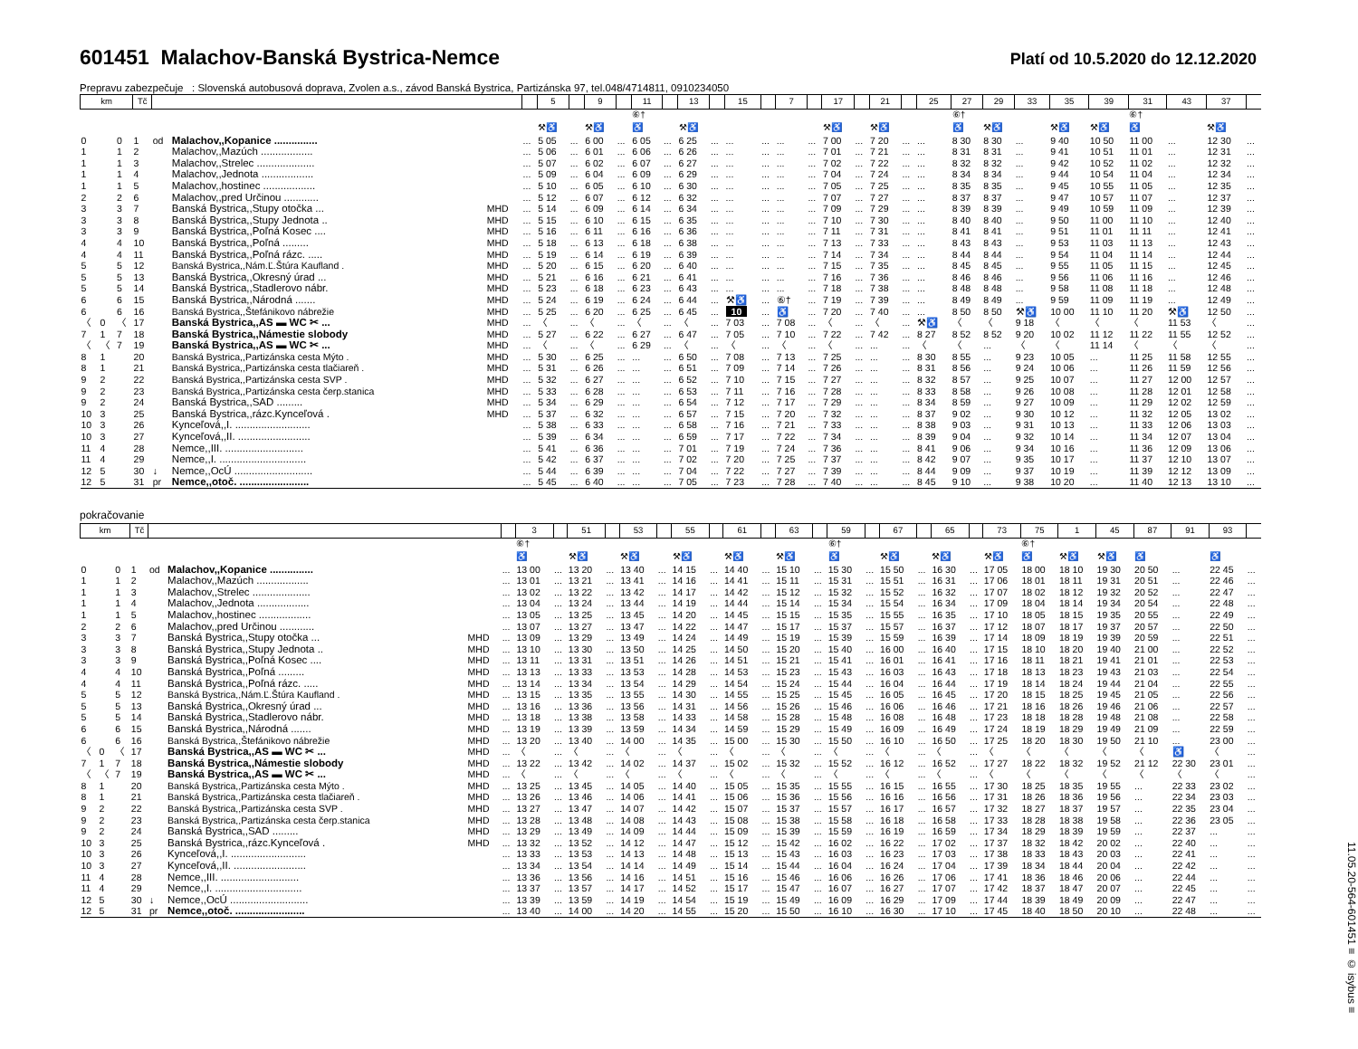601451 Malachov-Banská Bystrica-Nemce
Platí od 10.5.2020 do 12.12.2020
Prepravu zabezpečuje : Slovenská autobusová doprava, Zvolen a.s., závod Banská Bystrica, Partizánska 97, tel.048/4714811, 0910234050
| km | | | Tč | | | | | 5 | | 9 | | 11 | | 13 | | 15 | | 7 | | 17 | | 21 | | 25 | 27 | 29 | 33 | 35 | 39 | 31 | 43 | 37 | |
| --- | --- | --- | --- | --- | --- | --- | --- | --- | --- | --- | --- | --- | --- | --- | --- | --- | --- | --- | --- | --- | --- | --- | --- | --- | --- | --- | --- | --- | --- | --- | --- | --- | --- |
| | | | | | | | | | | | | ⑥† | | | | | | | | | | | | | ⑥† | | | | | ⑥† | | | |
| | | | | | | | | ⚒♿ | | ⚒♿ | | ♿ | | ⚒♿ | | | | | | ⚒♿ | | ⚒♿ | | | ♿ | ⚒♿ | | ⚒♿ | ⚒♿ | ♿ | | ⚒♿ | |
| 0 | | 0 | 1 | od | Malachov,,Kopanice ............... | | ... | 5 05 | ... | 6 00 | ... | 6 05 | ... | 6 25 | ... | ... | ... | ... | ... | 7 00 | ... | 7 20 | ... | ... | 8 30 | 8 30 | ... | 9 40 | 10 50 | 11 00 | ... | 12 30 | ... |
| 1 | | 1 | 2 | | Malachov,,Mazúch .................. | | ... | 5 06 | ... | 6 01 | ... | 6 06 | ... | 6 26 | ... | ... | ... | ... | ... | 7 01 | ... | 7 21 | ... | ... | 8 31 | 8 31 | ... | 9 41 | 10 51 | 11 01 | ... | 12 31 | ... |
| 1 | | 1 | 3 | | Malachov,,Strelec .................... | | ... | 5 07 | ... | 6 02 | ... | 6 07 | ... | 6 27 | ... | ... | ... | ... | ... | 7 02 | ... | 7 22 | ... | ... | 8 32 | 8 32 | ... | 9 42 | 10 52 | 11 02 | ... | 12 32 | ... |
| 1 | | 1 | 4 | | Malachov,,Jednota .................. | | ... | 5 09 | ... | 6 04 | ... | 6 09 | ... | 6 29 | ... | ... | ... | ... | ... | 7 04 | ... | 7 24 | ... | ... | 8 34 | 8 34 | ... | 9 44 | 10 54 | 11 04 | ... | 12 34 | ... |
| 1 | | 1 | 5 | | Malachov,,hostinec .................. | | ... | 5 10 | ... | 6 05 | ... | 6 10 | ... | 6 30 | ... | ... | ... | ... | ... | 7 05 | ... | 7 25 | ... | ... | 8 35 | 8 35 | ... | 9 45 | 10 55 | 11 05 | ... | 12 35 | ... |
| 2 | | 2 | 6 | | Malachov,,pred Určinou ............ | | ... | 5 12 | ... | 6 07 | ... | 6 12 | ... | 6 32 | ... | ... | ... | ... | ... | 7 07 | ... | 7 27 | ... | ... | 8 37 | 8 37 | ... | 9 47 | 10 57 | 11 07 | ... | 12 37 | ... |
| 3 | | 3 | 7 | | Banská Bystrica,,Stupy otočka ... | MHD | ... | 5 14 | ... | 6 09 | ... | 6 14 | ... | 6 34 | ... | ... | ... | ... | ... | 7 09 | ... | 7 29 | ... | ... | 8 39 | 8 39 | ... | 9 49 | 10 59 | 11 09 | ... | 12 39 | ... |
| 3 | | 3 | 8 | | Banská Bystrica,,Stupy Jednota .. | MHD | ... | 5 15 | ... | 6 10 | ... | 6 15 | ... | 6 35 | ... | ... | ... | ... | ... | 7 10 | ... | 7 30 | ... | ... | 8 40 | 8 40 | ... | 9 50 | 11 00 | 11 10 | ... | 12 40 | ... |
| 3 | | 3 | 9 | | Banská Bystrica,,Poľná Kosec .... | MHD | ... | 5 16 | ... | 6 11 | ... | 6 16 | ... | 6 36 | ... | ... | ... | ... | ... | 7 11 | ... | 7 31 | ... | ... | 8 41 | 8 41 | ... | 9 51 | 11 01 | 11 11 | ... | 12 41 | ... |
| 4 | | 4 | 10 | | Banská Bystrica,,Poľná ......... | MHD | ... | 5 18 | ... | 6 13 | ... | 6 18 | ... | 6 38 | ... | ... | ... | ... | ... | 7 13 | ... | 7 33 | ... | ... | 8 43 | 8 43 | ... | 9 53 | 11 03 | 11 13 | ... | 12 43 | ... |
| 4 | | 4 | 11 | | Banská Bystrica,,Poľná rázc. ..... | MHD | ... | 5 19 | ... | 6 14 | ... | 6 19 | ... | 6 39 | ... | ... | ... | ... | ... | 7 14 | ... | 7 34 | ... | ... | 8 44 | 8 44 | ... | 9 54 | 11 04 | 11 14 | ... | 12 44 | ... |
| 5 | | 5 | 12 | | Banská Bystrica,,Nám.Ľ.Štúra Kaufland . | MHD | ... | 5 20 | ... | 6 15 | ... | 6 20 | ... | 6 40 | ... | ... | ... | ... | ... | 7 15 | ... | 7 35 | ... | ... | 8 45 | 8 45 | ... | 9 55 | 11 05 | 11 15 | ... | 12 45 | ... |
| 5 | | 5 | 13 | | Banská Bystrica,,Okresný úrad ... | MHD | ... | 5 21 | ... | 6 16 | ... | 6 21 | ... | 6 41 | ... | ... | ... | ... | ... | 7 16 | ... | 7 36 | ... | ... | 8 46 | 8 46 | ... | 9 56 | 11 06 | 11 16 | ... | 12 46 | ... |
| 5 | | 5 | 14 | | Banská Bystrica,,Stadlerovo nábr. | MHD | ... | 5 23 | ... | 6 18 | ... | 6 23 | ... | 6 43 | ... | ... | ... | ... | ... | 7 18 | ... | 7 38 | ... | ... | 8 48 | 8 48 | ... | 9 58 | 11 08 | 11 18 | ... | 12 48 | ... |
| 6 | | 6 | 15 | | Banská Bystrica,,Národná ....... | MHD | ... | 5 24 | ... | 6 19 | ... | 6 24 | ... | 6 44 | ... | ⚒♿ | ... | ⑥† | ... | 7 19 | ... | 7 39 | ... | ... | 8 49 | 8 49 | ... | 9 59 | 11 09 | 11 19 | ... | 12 49 | ... |
| 6 | | 6 | 16 | | Banská Bystrica,,Štefánikovo nábrežie | MHD | ... | 5 25 | ... | 6 20 | ... | 6 25 | ... | 6 45 | ... | 10 | ... | ♿ | ... | 7 20 | ... | 7 40 | ... | ... | 8 50 | 8 50 | ⚒♿ | 10 00 | 11 10 | 11 20 | ⚒♿ | 12 50 | ... |
| 〈 | 0 | 〈 | 17 | | Banská Bystrica,,AS ▬ WC ✂ ... | MHD | ... | 〈 | ... | 〈 | ... | 〈 | ... | 〈 | ... | 7 03 | ... | 7 08 | ... | 〈 | ... | 〈 | ... | ⚒♿ | 〈 | 〈 | 9 18 | 〈 | 〈 | 〈 | 11 53 | 〈 | ... |
| 7 | 1 | 7 | 18 | | Banská Bystrica,,Námestie slobody | MHD | ... | 5 27 | ... | 6 22 | ... | 6 27 | ... | 6 47 | ... | 7 05 | ... | 7 10 | ... | 7 22 | ... | 7 42 | ... | 8 27 | 8 52 | 8 52 | 9 20 | 10 02 | 11 12 | 11 22 | 11 55 | 12 52 | ... |
| 〈 | 〈 | 7 | 19 | | Banská Bystrica,,AS ▬ WC ✂ ... | MHD | ... | 〈 | ... | 〈 | ... | 6 29 | ... | 〈 | ... | 〈 | ... | 〈 | ... | 〈 | ... | ... | ... | 〈 | 〈 | ... | 〈 | 〈 | 11 14 | 〈 | 〈 | 〈 | ... |
| 8 | 1 | | 20 | | Banská Bystrica,,Partizánska cesta Mýto . | MHD | ... | 5 30 | ... | 6 25 | ... | ... | ... | 6 50 | ... | 7 08 | ... | 7 13 | ... | 7 25 | ... | ... | ... | 8 30 | 8 55 | ... | 9 23 | 10 05 | ... | 11 25 | 11 58 | 12 55 | ... |
| 8 | 1 | | 21 | | Banská Bystrica,,Partizánska cesta tlačiareň . | MHD | ... | 5 31 | ... | 6 26 | ... | ... | ... | 6 51 | ... | 7 09 | ... | 7 14 | ... | 7 26 | ... | ... | ... | 8 31 | 8 56 | ... | 9 24 | 10 06 | ... | 11 26 | 11 59 | 12 56 | ... |
| 9 | 2 | | 22 | | Banská Bystrica,,Partizánska cesta SVP . | MHD | ... | 5 32 | ... | 6 27 | ... | ... | ... | 6 52 | ... | 7 10 | ... | 7 15 | ... | 7 27 | ... | ... | ... | 8 32 | 8 57 | ... | 9 25 | 10 07 | ... | 11 27 | 12 00 | 12 57 | ... |
| 9 | 2 | | 23 | | Banská Bystrica,,Partizánska cesta čerp.stanica | MHD | ... | 5 33 | ... | 6 28 | ... | ... | ... | 6 53 | ... | 7 11 | ... | 7 16 | ... | 7 28 | ... | ... | ... | 8 33 | 8 58 | ... | 9 26 | 10 08 | ... | 11 28 | 12 01 | 12 58 | ... |
| 9 | 2 | | 24 | | Banská Bystrica,,SAD ......... | MHD | ... | 5 34 | ... | 6 29 | ... | ... | ... | 6 54 | ... | 7 12 | ... | 7 17 | ... | 7 29 | ... | ... | ... | 8 34 | 8 59 | ... | 9 27 | 10 09 | ... | 11 29 | 12 02 | 12 59 | ... |
| 10 | 3 | | 25 | | Banská Bystrica,,rázc.Kynceľová . | MHD | ... | 5 37 | ... | 6 32 | ... | ... | ... | 6 57 | ... | 7 15 | ... | 7 20 | ... | 7 32 | ... | ... | ... | 8 37 | 9 02 | ... | 9 30 | 10 12 | ... | 11 32 | 12 05 | 13 02 | ... |
| 10 | 3 | | 26 | | Kynceľová,,I. .......................... | | ... | 5 38 | ... | 6 33 | ... | ... | ... | 6 58 | ... | 7 16 | ... | 7 21 | ... | 7 33 | ... | ... | ... | 8 38 | 9 03 | ... | 9 31 | 10 13 | ... | 11 33 | 12 06 | 13 03 | ... |
| 10 | 3 | | 27 | | Kynceľová,,II. ......................... | | ... | 5 39 | ... | 6 34 | ... | ... | ... | 6 59 | ... | 7 17 | ... | 7 22 | ... | 7 34 | ... | ... | ... | 8 39 | 9 04 | ... | 9 32 | 10 14 | ... | 11 34 | 12 07 | 13 04 | ... |
| 11 | 4 | | 28 | | Nemce,,III. ........................... | | ... | 5 41 | ... | 6 36 | ... | ... | ... | 7 01 | ... | 7 19 | ... | 7 24 | ... | 7 36 | ... | ... | ... | 8 41 | 9 06 | ... | 9 34 | 10 16 | ... | 11 36 | 12 09 | 13 06 | ... |
| 11 | 4 | | 29 | | Nemce,,I. .............................. | | ... | 5 42 | ... | 6 37 | ... | ... | ... | 7 02 | ... | 7 20 | ... | 7 25 | ... | 7 37 | ... | ... | ... | 8 42 | 9 07 | ... | 9 35 | 10 17 | ... | 11 37 | 12 10 | 13 07 | ... |
| 12 | 5 | | 30 | ↓ | Nemce,,OcÚ ........................... | | ... | 5 44 | ... | 6 39 | ... | ... | ... | 7 04 | ... | 7 22 | ... | 7 27 | ... | 7 39 | ... | ... | ... | 8 44 | 9 09 | ... | 9 37 | 10 19 | ... | 11 39 | 12 12 | 13 09 | ... |
| 12 | 5 | | 31 | pr | Nemce,,otoč. ........................ | | ... | 5 45 | ... | 6 40 | ... | ... | ... | 7 05 | ... | 7 23 | ... | 7 28 | ... | 7 40 | ... | ... | ... | 8 45 | 9 10 | ... | 9 38 | 10 20 | ... | 11 40 | 12 13 | 13 10 | ... |
pokračovanie
| km | | | Tč | | | | | 3 | | 51 | | 53 | | 55 | | 61 | | 63 | | 59 | | 67 | | 65 | | 73 | 75 | 1 | 45 | 87 | 91 | 93 | |
| --- | --- | --- | --- | --- | --- | --- | --- | --- | --- | --- | --- | --- | --- | --- | --- | --- | --- | --- | --- | --- | --- | --- | --- | --- | --- | --- | --- | --- | --- | --- | --- | --- | --- |
| | | | | | | | | ⑥† | | | | | | | | | | | | ⑥† | | | | | | | ⑥† | | | | | | |
| | | | | | | | | ♿ | | ⚒♿ | | ⚒♿ | | ⚒♿ | | ⚒♿ | | ⚒♿ | | ♿ | | ⚒♿ | | ⚒♿ | | ⚒♿ | ♿ | ⚒♿ | ⚒♿ | ♿ | | ♿ | |
| 0 | | 0 | 1 | od | Malachov,,Kopanice ............... | | ... | 13 00 | ... | 13 20 | ... | 13 40 | ... | 14 15 | ... | 14 40 | ... | 15 10 | ... | 15 30 | ... | 15 50 | ... | 16 30 | ... | 17 05 | 18 00 | 18 10 | 19 30 | 20 50 | ... | 22 45 | ... |
| 1 | | 1 | 2 | | Malachov,,Mazúch .................. | | ... | 13 01 | ... | 13 21 | ... | 13 41 | ... | 14 16 | ... | 14 41 | ... | 15 11 | ... | 15 31 | ... | 15 51 | ... | 16 31 | ... | 17 06 | 18 01 | 18 11 | 19 31 | 20 51 | ... | 22 46 | ... |
| 1 | | 1 | 3 | | Malachov,,Strelec .................... | | ... | 13 02 | ... | 13 22 | ... | 13 42 | ... | 14 17 | ... | 14 42 | ... | 15 12 | ... | 15 32 | ... | 15 52 | ... | 16 32 | ... | 17 07 | 18 02 | 18 12 | 19 32 | 20 52 | ... | 22 47 | ... |
| 1 | | 1 | 4 | | Malachov,,Jednota .................. | | ... | 13 04 | ... | 13 24 | ... | 13 44 | ... | 14 19 | ... | 14 44 | ... | 15 14 | ... | 15 34 | ... | 15 54 | ... | 16 34 | ... | 17 09 | 18 04 | 18 14 | 19 34 | 20 54 | ... | 22 48 | ... |
| 1 | | 1 | 5 | | Malachov,,hostinec .................. | | ... | 13 05 | ... | 13 25 | ... | 13 45 | ... | 14 20 | ... | 14 45 | ... | 15 15 | ... | 15 35 | ... | 15 55 | ... | 16 35 | ... | 17 10 | 18 05 | 18 15 | 19 35 | 20 55 | ... | 22 49 | ... |
| 2 | | 2 | 6 | | Malachov,,pred Určinou ............ | | ... | 13 07 | ... | 13 27 | ... | 13 47 | ... | 14 22 | ... | 14 47 | ... | 15 17 | ... | 15 37 | ... | 15 57 | ... | 16 37 | ... | 17 12 | 18 07 | 18 17 | 19 37 | 20 57 | ... | 22 50 | ... |
| 3 | | 3 | 7 | | Banská Bystrica,,Stupy otočka ... | MHD | ... | 13 09 | ... | 13 29 | ... | 13 49 | ... | 14 24 | ... | 14 49 | ... | 15 19 | ... | 15 39 | ... | 15 59 | ... | 16 39 | ... | 17 14 | 18 09 | 18 19 | 19 39 | 20 59 | ... | 22 51 | ... |
| 3 | | 3 | 8 | | Banská Bystrica,,Stupy Jednota .. | MHD | ... | 13 10 | ... | 13 30 | ... | 13 50 | ... | 14 25 | ... | 14 50 | ... | 15 20 | ... | 15 40 | ... | 16 00 | ... | 16 40 | ... | 17 15 | 18 10 | 18 20 | 19 40 | 21 00 | ... | 22 52 | ... |
| 3 | | 3 | 9 | | Banská Bystrica,,Poľná Kosec .... | MHD | ... | 13 11 | ... | 13 31 | ... | 13 51 | ... | 14 26 | ... | 14 51 | ... | 15 21 | ... | 15 41 | ... | 16 01 | ... | 16 41 | ... | 17 16 | 18 11 | 18 21 | 19 41 | 21 01 | ... | 22 53 | ... |
| 4 | | 4 | 10 | | Banská Bystrica,,Poľná ......... | MHD | ... | 13 13 | ... | 13 33 | ... | 13 53 | ... | 14 28 | ... | 14 53 | ... | 15 23 | ... | 15 43 | ... | 16 03 | ... | 16 43 | ... | 17 18 | 18 13 | 18 23 | 19 43 | 21 03 | ... | 22 54 | ... |
| 4 | | 4 | 11 | | Banská Bystrica,,Poľná rázc. ..... | MHD | ... | 13 14 | ... | 13 34 | ... | 13 54 | ... | 14 29 | ... | 14 54 | ... | 15 24 | ... | 15 44 | ... | 16 04 | ... | 16 44 | ... | 17 19 | 18 14 | 18 24 | 19 44 | 21 04 | ... | 22 55 | ... |
| 5 | | 5 | 12 | | Banská Bystrica,,Nám.Ľ.Štúra Kaufland . | MHD | ... | 13 15 | ... | 13 35 | ... | 13 55 | ... | 14 30 | ... | 14 55 | ... | 15 25 | ... | 15 45 | ... | 16 05 | ... | 16 45 | ... | 17 20 | 18 15 | 18 25 | 19 45 | 21 05 | ... | 22 56 | ... |
| 5 | | 5 | 13 | | Banská Bystrica,,Okresný úrad ... | MHD | ... | 13 16 | ... | 13 36 | ... | 13 56 | ... | 14 31 | ... | 14 56 | ... | 15 26 | ... | 15 46 | ... | 16 06 | ... | 16 46 | ... | 17 21 | 18 16 | 18 26 | 19 46 | 21 06 | ... | 22 57 | ... |
| 5 | | 5 | 14 | | Banská Bystrica,,Stadlerovo nábr. | MHD | ... | 13 18 | ... | 13 38 | ... | 13 58 | ... | 14 33 | ... | 14 58 | ... | 15 28 | ... | 15 48 | ... | 16 08 | ... | 16 48 | ... | 17 23 | 18 18 | 18 28 | 19 48 | 21 08 | ... | 22 58 | ... |
| 6 | | 6 | 15 | | Banská Bystrica,,Národná ....... | MHD | ... | 13 19 | ... | 13 39 | ... | 13 59 | ... | 14 34 | ... | 14 59 | ... | 15 29 | ... | 15 49 | ... | 16 09 | ... | 16 49 | ... | 17 24 | 18 19 | 18 29 | 19 49 | 21 09 | ... | 22 59 | ... |
| 6 | | 6 | 16 | | Banská Bystrica,,Štefánikovo nábrežie | MHD | ... | 13 20 | ... | 13 40 | ... | 14 00 | ... | 14 35 | ... | 15 00 | ... | 15 30 | ... | 15 50 | ... | 16 10 | ... | 16 50 | ... | 17 25 | 18 20 | 18 30 | 19 50 | 21 10 | ... | 23 00 | ... |
| 〈 | 0 | 〈 | 17 | | Banská Bystrica,,AS ▬ WC ✂ ... | MHD | ... | 〈 | ... | 〈 | ... | 〈 | ... | 〈 | ... | 〈 | ... | 〈 | ... | 〈 | ... | 〈 | ... | 〈 | ... | 〈 | 〈 | 〈 | 〈 | 〈 | ♿ | 〈 | ... |
| 7 | 1 | 7 | 18 | | Banská Bystrica,,Námestie slobody | MHD | ... | 13 22 | ... | 13 42 | ... | 14 02 | ... | 14 37 | ... | 15 02 | ... | 15 32 | ... | 15 52 | ... | 16 12 | ... | 16 52 | ... | 17 27 | 18 22 | 18 32 | 19 52 | 21 12 | 22 30 | 23 01 | ... |
| 〈 | 〈 | 7 | 19 | | Banská Bystrica,,AS ▬ WC ✂ ... | MHD | ... | 〈 | ... | 〈 | ... | 〈 | ... | 〈 | ... | 〈 | ... | 〈 | ... | 〈 | ... | 〈 | ... | 〈 | ... | 〈 | 〈 | 〈 | 〈 | 〈 | 〈 | 〈 | ... |
| 8 | 1 | | 20 | | Banská Bystrica,,Partizánska cesta Mýto . | MHD | ... | 13 25 | ... | 13 45 | ... | 14 05 | ... | 14 40 | ... | 15 05 | ... | 15 35 | ... | 15 55 | ... | 16 15 | ... | 16 55 | ... | 17 30 | 18 25 | 18 35 | 19 55 | ... | 22 33 | 23 02 | ... |
| 8 | 1 | | 21 | | Banská Bystrica,,Partizánska cesta tlačiareň . | MHD | ... | 13 26 | ... | 13 46 | ... | 14 06 | ... | 14 41 | ... | 15 06 | ... | 15 36 | ... | 15 56 | ... | 16 16 | ... | 16 56 | ... | 17 31 | 18 26 | 18 36 | 19 56 | ... | 22 34 | 23 03 | ... |
| 9 | 2 | | 22 | | Banská Bystrica,,Partizánska cesta SVP . | MHD | ... | 13 27 | ... | 13 47 | ... | 14 07 | ... | 14 42 | ... | 15 07 | ... | 15 37 | ... | 15 57 | ... | 16 17 | ... | 16 57 | ... | 17 32 | 18 27 | 18 37 | 19 57 | ... | 22 35 | 23 04 | ... |
| 9 | 2 | | 23 | | Banská Bystrica,,Partizánska cesta čerp.stanica | MHD | ... | 13 28 | ... | 13 48 | ... | 14 08 | ... | 14 43 | ... | 15 08 | ... | 15 38 | ... | 15 58 | ... | 16 18 | ... | 16 58 | ... | 17 33 | 18 28 | 18 38 | 19 58 | ... | 22 36 | 23 05 | ... |
| 9 | 2 | | 24 | | Banská Bystrica,,SAD ......... | MHD | ... | 13 29 | ... | 13 49 | ... | 14 09 | ... | 14 44 | ... | 15 09 | ... | 15 39 | ... | 15 59 | ... | 16 19 | ... | 16 59 | ... | 17 34 | 18 29 | 18 39 | 19 59 | ... | 22 37 | ... | ... |
| 10 | 3 | | 25 | | Banská Bystrica,,rázc.Kynceľová . | MHD | ... | 13 32 | ... | 13 52 | ... | 14 12 | ... | 14 47 | ... | 15 12 | ... | 15 42 | ... | 16 02 | ... | 16 22 | ... | 17 02 | ... | 17 37 | 18 32 | 18 42 | 20 02 | ... | 22 40 | ... | ... |
| 10 | 3 | | 26 | | Kynceľová,,I. .......................... | | ... | 13 33 | ... | 13 53 | ... | 14 13 | ... | 14 48 | ... | 15 13 | ... | 15 43 | ... | 16 03 | ... | 16 23 | ... | 17 03 | ... | 17 38 | 18 33 | 18 43 | 20 03 | ... | 22 41 | ... | ... |
| 10 | 3 | | 27 | | Kynceľová,,II. ......................... | | ... | 13 34 | ... | 13 54 | ... | 14 14 | ... | 14 49 | ... | 15 14 | ... | 15 44 | ... | 16 04 | ... | 16 24 | ... | 17 04 | ... | 17 39 | 18 34 | 18 44 | 20 04 | ... | 22 42 | ... | ... |
| 11 | 4 | | 28 | | Nemce,,III. ........................... | | ... | 13 36 | ... | 13 56 | ... | 14 16 | ... | 14 51 | ... | 15 16 | ... | 15 46 | ... | 16 06 | ... | 16 26 | ... | 17 06 | ... | 17 41 | 18 36 | 18 46 | 20 06 | ... | 22 44 | ... | ... |
| 11 | 4 | | 29 | | Nemce,,I. .............................. | | ... | 13 37 | ... | 13 57 | ... | 14 17 | ... | 14 52 | ... | 15 17 | ... | 15 47 | ... | 16 07 | ... | 16 27 | ... | 17 07 | ... | 17 42 | 18 37 | 18 47 | 20 07 | ... | 22 45 | ... | ... |
| 12 | 5 | | 30 | ↓ | Nemce,,OcÚ ........................... | | ... | 13 39 | ... | 13 59 | ... | 14 19 | ... | 14 54 | ... | 15 19 | ... | 15 49 | ... | 16 09 | ... | 16 29 | ... | 17 09 | ... | 17 44 | 18 39 | 18 49 | 20 09 | ... | 22 47 | ... | ... |
| 12 | 5 | | 31 | pr | Nemce,,otoč. ........................ | | ... | 13 40 | ... | 14 00 | ... | 14 20 | ... | 14 55 | ... | 15 20 | ... | 15 50 | ... | 16 10 | ... | 16 30 | ... | 17 10 | ... | 17 45 | 18 40 | 18 50 | 20 10 | ... | 22 48 | ... | ... |
11.05.20-564-601451 ≡ © isybus ≡